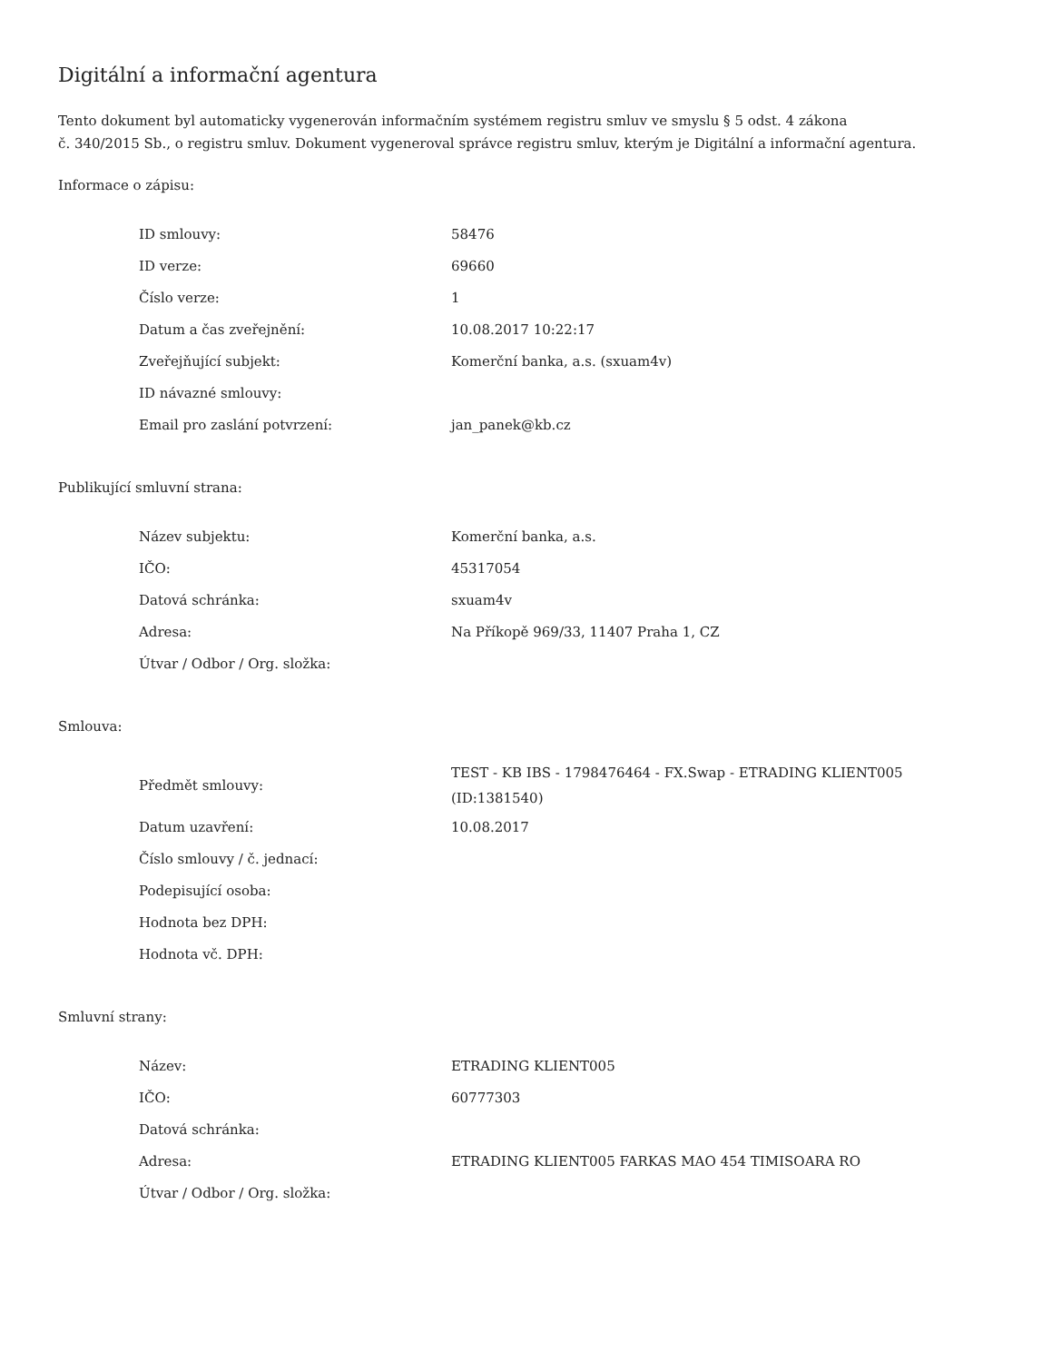Digitální a informační agentura
Tento dokument byl automaticky vygenerován informačním systémem registru smluv ve smyslu § 5 odst. 4 zákona
č. 340/2015 Sb., o registru smluv. Dokument vygeneroval správce registru smluv, kterým je Digitální a informační agentura.
Informace o zápisu:
| ID smlouvy: | 58476 |
| ID verze: | 69660 |
| Číslo verze: | 1 |
| Datum a čas zveřejnění: | 10.08.2017 10:22:17 |
| Zveřejňující subjekt: | Komerční banka, a.s. (sxuam4v) |
| ID návazné smlouvy: | |
| Email pro zaslání potvrzení: | jan_panek@kb.cz |
Publikující smluvní strana:
| Název subjektu: | Komerční banka, a.s. |
| IČO: | 45317054 |
| Datová schránka: | sxuam4v |
| Adresa: | Na Příkopě 969/33, 11407 Praha 1, CZ |
| Útvar / Odbor / Org. složka: | |
Smlouva:
| Předmět smlouvy: | TEST - KB IBS - 1798476464 - FX.Swap - ETRADING KLIENT005 (ID:1381540) |
| Datum uzavření: | 10.08.2017 |
| Číslo smlouvy / č. jednací: | |
| Podepisující osoba: | |
| Hodnota bez DPH: | |
| Hodnota vč. DPH: | |
Smluvní strany:
| Název: | ETRADING KLIENT005 |
| IČO: | 60777303 |
| Datová schránka: | |
| Adresa: | ETRADING KLIENT005 FARKAS MAO 454 TIMISOARA RO |
| Útvar / Odbor / Org. složka: | |